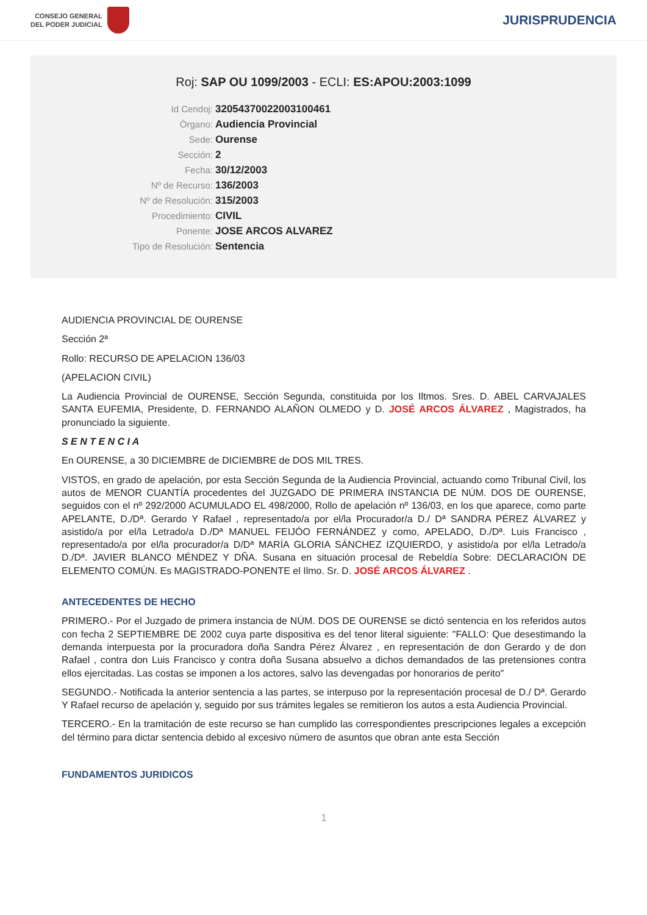CONSEJO GENERAL
DEL PODER JUDICIAL
JURISPRUDENCIA
Roj: SAP OU 1099/2003 - ECLI: ES:APOU:2003:1099
Id Cendoj:
32054370022003100461
Órgano:
Audiencia Provincial
Sede:
Ourense
Sección:
2
Fecha:
30/12/2003
Nº de Recurso:
136/2003
Nº de Resolución:
315/2003
Procedimiento:
CIVIL
Ponente:
JOSE ARCOS ALVAREZ
Tipo de Resolución:
Sentencia
AUDIENCIA PROVINCIAL DE OURENSE
Sección 2ª
Rollo: RECURSO DE APELACION 136/03
(APELACION CIVIL)
La Audiencia Provincial de OURENSE, Sección Segunda, constituida por los Iltmos. Sres. D. ABEL CARVAJALES SANTA EUFEMIA, Presidente, D. FERNANDO ALAÑON OLMEDO y D. JOSÉ ARCOS ÁLVAREZ , Magistrados, ha pronunciado la siguiente.
S E N T E N C I A
En OURENSE, a 30 DICIEMBRE de DICIEMBRE de DOS MIL TRES.
VISTOS, en grado de apelación, por esta Sección Segunda de la Audiencia Provincial, actuando como Tribunal Civil, los autos de MENOR CUANTÍA procedentes del JUZGADO DE PRIMERA INSTANCIA DE NÚM. DOS DE OURENSE, seguidos con el nº 292/2000 ACUMULADO EL 498/2000, Rollo de apelación nº 136/03, en los que aparece, como parte APELANTE, D./Dª. Gerardo Y Rafael , representado/a por el/la Procurador/a D./ Dª SANDRA PÉREZ ÁLVAREZ y asistido/a por el/la Letrado/a D./Dª MANUEL FEIJÓO FERNÁNDEZ y como, APELADO, D./Dª. Luis Francisco , representado/a por el/la procurador/a D/Dª MARÍA GLORIA SÁNCHEZ IZQUIERDO, y asistido/a por el/la Letrado/a D./Dª. JAVIER BLANCO MÉNDEZ Y DÑA. Susana en situación procesal de Rebeldía Sobre: DECLARACIÓN DE ELEMENTO COMÚN. Es MAGISTRADO-PONENTE el Ilmo. Sr. D. JOSÉ ARCOS ÁLVAREZ .
ANTECEDENTES DE HECHO
PRIMERO.- Por el Juzgado de primera instancia de NÚM. DOS DE OURENSE se dictó sentencia en los referidos autos con fecha 2 SEPTIEMBRE DE 2002 cuya parte dispositiva es del tenor literal siguiente: "FALLO: Que desestimando la demanda interpuesta por la procuradora doña Sandra Pérez Álvarez , en representación de don Gerardo y de don Rafael , contra don Luis Francisco y contra doña Susana absuelvo a dichos demandados de las pretensiones contra ellos ejercitadas. Las costas se imponen a los actores, salvo las devengadas por honorarios de perito"
SEGUNDO.- Notificada la anterior sentencia a las partes, se interpuso por la representación procesal de D./ Dª. Gerardo Y Rafael recurso de apelación y, seguido por sus trámites legales se remitieron los autos a esta Audiencia Provincial.
TERCERO.- En la tramitación de este recurso se han cumplido las correspondientes prescripciones legales a excepción del término para dictar sentencia debido al excesivo número de asuntos que obran ante esta Sección
FUNDAMENTOS JURIDICOS
1